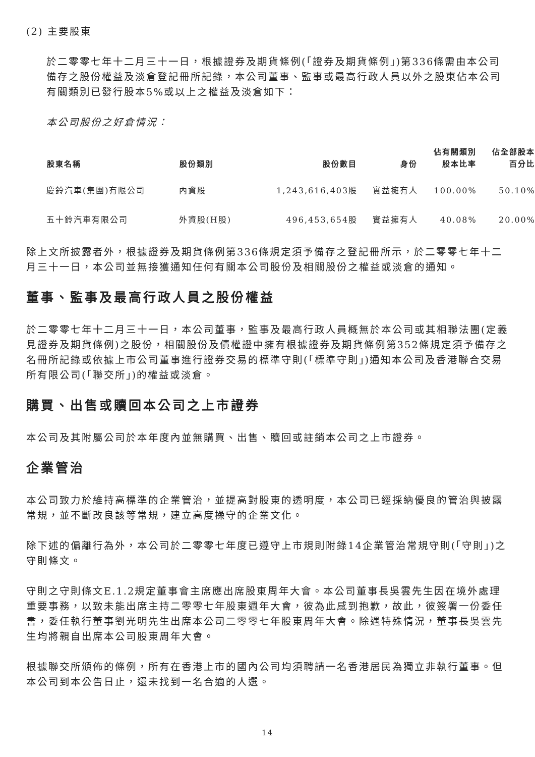(2) 主要股東
於二零零七年十二月三十一日，根據證券及期貨條例(「證券及期貨條例」)第336條需由本公司備存之股份權益及淡倉登記冊所記錄，本公司董事、監事或最高行政人員以外之股東佔本公司有關類別已發行股本5%或以上之權益及淡倉如下：
本公司股份之好倉情況：
| 股東名稱 | 股份類別 | 股份數目 | 身份 | 佔有關類別 股本比率 | 佔全部股本 百分比 |
| --- | --- | --- | --- | --- | --- |
| 慶鈴汽車(集團)有限公司 | 內資股 | 1,243,616,403股 | 實益擁有人 | 100.00% | 50.10% |
| 五十鈴汽車有限公司 | 外資股(H股) | 496,453,654股 | 實益擁有人 | 40.08% | 20.00% |
除上文所披露者外，根據證券及期貨條例第336條規定須予備存之登記冊所示，於二零零七年十二月三十一日，本公司並無接獲通知任何有關本公司股份及相關股份之權益或淡倉的通知。
董事、監事及最高行政人員之股份權益
於二零零七年十二月三十一日，本公司董事，監事及最高行政人員概無於本公司或其相聯法團(定義見證券及期貨條例)之股份，相關股份及債權證中擁有根據證券及期貨條例第352條規定須予備存之名冊所記錄或依據上市公司董事進行證券交易的標準守則(「標準守則」)通知本公司及香港聯合交易所有限公司(「聯交所」)的權益或淡倉。
購買、出售或贖回本公司之上市證券
本公司及其附屬公司於本年度內並無購買、出售、贖回或註銷本公司之上市證券。
企業管治
本公司致力於維持高標準的企業管治，並提高對股東的透明度，本公司已經採納優良的管治與披露常規，並不斷改良該等常規，建立高度操守的企業文化。
除下述的偏離行為外，本公司於二零零七年度已遵守上市規則附錄14企業管治常規守則(「守則」)之守則條文。
守則之守則條文E.1.2規定董事會主席應出席股東周年大會。本公司董事長吳雲先生因在境外處理重要事務，以致未能出席主持二零零七年股東週年大會，彼為此感到抱歉，故此，彼簽署一份委任書，委任執行董事劉光明先生出席本公司二零零七年股東周年大會。除遇特殊情況，董事長吳雲先生均將親自出席本公司股東周年大會。
根據聯交所頒佈的條例，所有在香港上市的國內公司均須聘請一名香港居民為獨立非執行董事。但本公司到本公告日止，還未找到一名合適的人選。
14